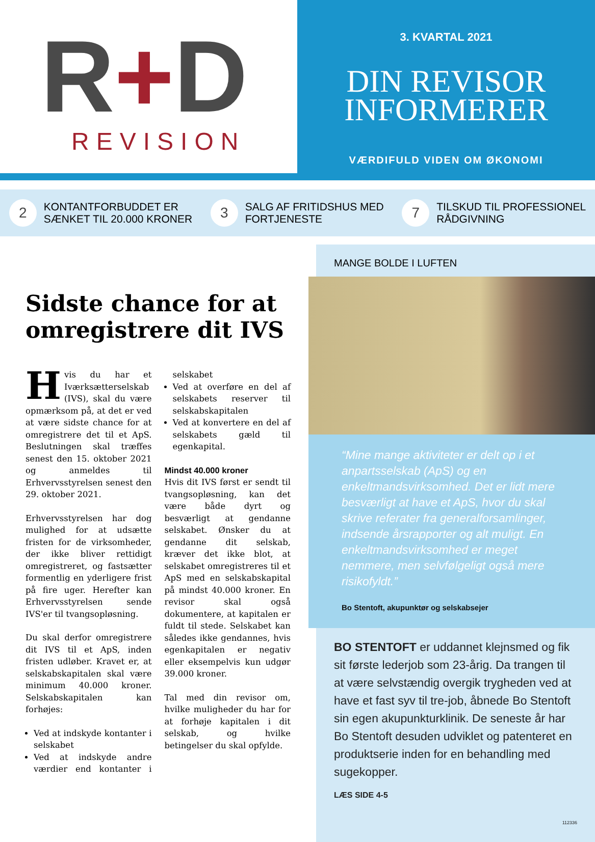R+D
REVISION
3. KVARTAL 2021
DIN REVISOR
INFORMERER
VÆRDIFULD VIDEN OM ØKONOMI
2
KONTANTFORBUDDET ER
SÆNKET TIL 20.000 KRONER
3
SALG AF FRITIDSHUS MED
FORTJENESTE
7
TILSKUD TIL PROFESSIONEL
RÅDGIVNING
Sidste chance for at omregistrere dit IVS
Hvis du har et Iværksætterselskab (IVS), skal du være opmærksom på, at det er ved at være sidste chance for at omregistrere det til et ApS. Beslutningen skal træffes senest den 15. oktober 2021 og anmeldes til Erhvervsstyrelsen senest den 29. oktober 2021.
Erhvervsstyrelsen har dog mulighed for at udsætte fristen for de virksomheder, der ikke bliver rettidigt omregistreret, og fastsætter formentlig en yderligere frist på fire uger. Herefter kan Erhvervsstyrelsen sende IVS'er til tvangsopløsning.
Du skal derfor omregistrere dit IVS til et ApS, inden fristen udløber. Kravet er, at selskabskapitalen skal være minimum 40.000 kroner. Selskabskapitalen kan forhøjes:
Ved at indskyde kontanter i selskabet
Ved at indskyde andre værdier end kontanter i selskabet
Ved at overføre en del af selskabets reserver til selskabskapitalen
Ved at konvertere en del af selskabets gæld til egenkapital.
Mindst 40.000 kroner
Hvis dit IVS først er sendt til tvangsopløsning, kan det være både dyrt og besværligt at gendanne selskabet. Ønsker du at gendanne dit selskab, kræver det ikke blot, at selskabet omregistreres til et ApS med en selskabskapital på mindst 40.000 kroner. En revisor skal også dokumentere, at kapitalen er fuldt til stede. Selskabet kan således ikke gendannes, hvis egenkapitalen er negativ eller eksempelvis kun udgør 39.000 kroner.
Tal med din revisor om, hvilke muligheder du har for at forhøje kapitalen i dit selskab, og hvilke betingelser du skal opfylde.
MANGE BOLDE I LUFTEN
“Mine mange aktiviteter er delt op i et anpartsselskab (ApS) og en enkeltmandsvirksomhed. Det er lidt mere besværligt at have et ApS, hvor du skal skrive referater fra generalforsamlinger, indsende årsrapporter og alt muligt. En enkeltmandsvirksomhed er meget nemmere, men selvfølgeligt også mere risikofyldt.”
Bo Stentoft, akupunktør og selskabsejer
BO STENTOFT er uddannet klejnsmed og fik sit første lederjob som 23-årig. Da trangen til at være selvstændig overgik trygheden ved at have et fast syv til tre-job, åbnede Bo Stentoft sin egen akupunkturklinik. De seneste år har Bo Stentoft desuden udviklet og patenteret en produktserie inden for en behandling med sugekopper.
LÆS SIDE 4-5
112336